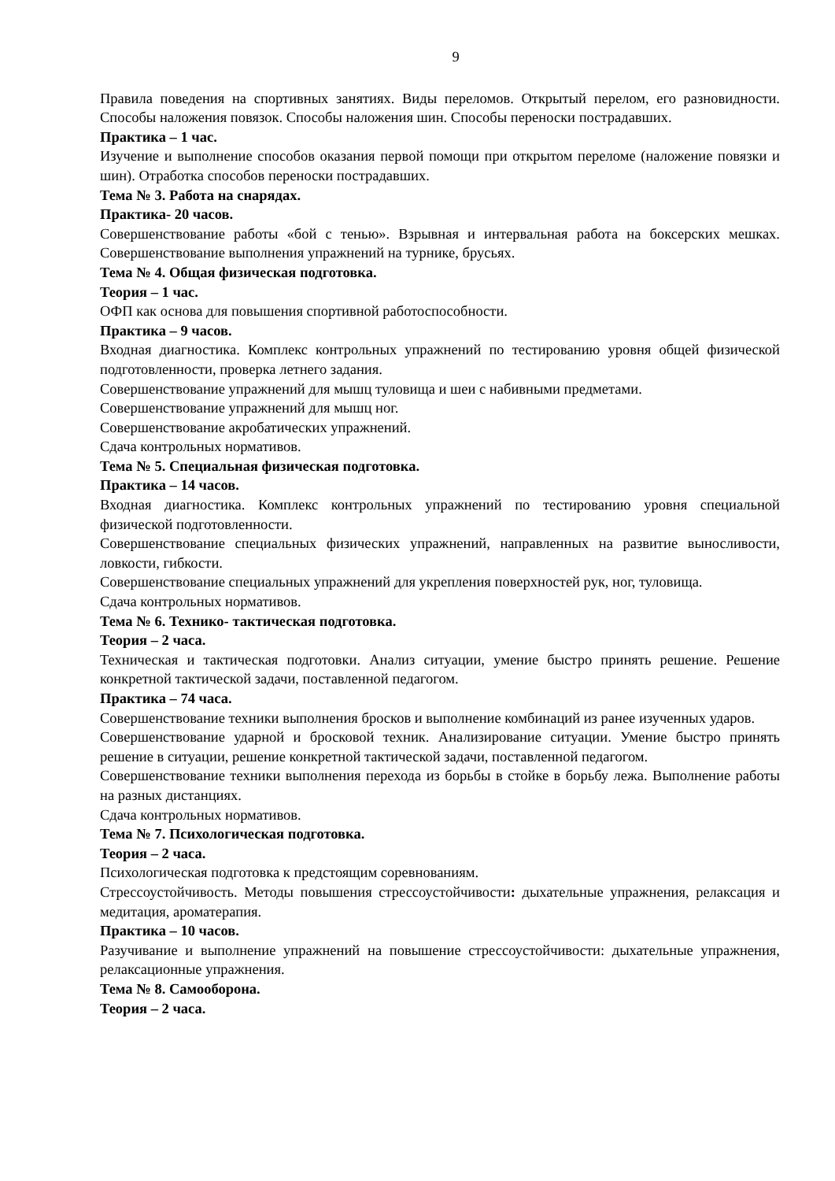9
Правила поведения на спортивных занятиях. Виды переломов. Открытый перелом, его разновидности. Способы наложения повязок. Способы наложения шин. Способы переноски пострадавших.
Практика – 1 час.
Изучение и выполнение способов оказания первой помощи при открытом переломе (наложение повязки и шин). Отработка способов переноски пострадавших.
Тема № 3. Работа на снарядах.
Практика- 20 часов.
Совершенствование работы «бой с тенью». Взрывная и интервальная работа на боксерских мешках. Совершенствование выполнения упражнений на турнике, брусьях.
Тема № 4. Общая физическая подготовка.
Теория – 1 час.
ОФП как основа для повышения спортивной работоспособности.
Практика – 9 часов.
Входная диагностика. Комплекс контрольных упражнений по тестированию уровня общей физической подготовленности, проверка летнего задания.
Совершенствование упражнений для мышц туловища и шеи с набивными предметами.
Совершенствование упражнений для мышц ног.
Совершенствование акробатических упражнений.
Сдача контрольных нормативов.
Тема № 5. Специальная физическая подготовка.
Практика – 14 часов.
Входная диагностика. Комплекс контрольных упражнений по тестированию уровня специальной физической подготовленности.
Совершенствование специальных физических упражнений, направленных на развитие выносливости, ловкости, гибкости.
Совершенствование специальных упражнений для укрепления поверхностей рук, ног, туловища.
Сдача контрольных нормативов.
Тема № 6. Технико- тактическая подготовка.
Теория – 2 часа.
Техническая и тактическая подготовки. Анализ ситуации, умение быстро принять решение. Решение конкретной тактической задачи, поставленной педагогом.
Практика – 74 часа.
Совершенствование техники выполнения бросков и выполнение комбинаций из ранее изученных ударов.
Совершенствование ударной и бросковой техник. Анализирование ситуации. Умение быстро принять решение в ситуации, решение конкретной тактической задачи, поставленной педагогом.
Совершенствование техники выполнения перехода из борьбы в стойке в борьбу лежа. Выполнение работы на разных дистанциях.
Сдача контрольных нормативов.
Тема № 7. Психологическая подготовка.
Теория – 2 часа.
Психологическая подготовка к предстоящим соревнованиям.
Стрессоустойчивость. Методы повышения стрессоустойчивости: дыхательные упражнения, релаксация и медитация, ароматерапия.
Практика – 10 часов.
Разучивание и выполнение упражнений на повышение стрессоустойчивости: дыхательные упражнения, релаксационные упражнения.
Тема № 8. Самооборона.
Теория – 2 часа.